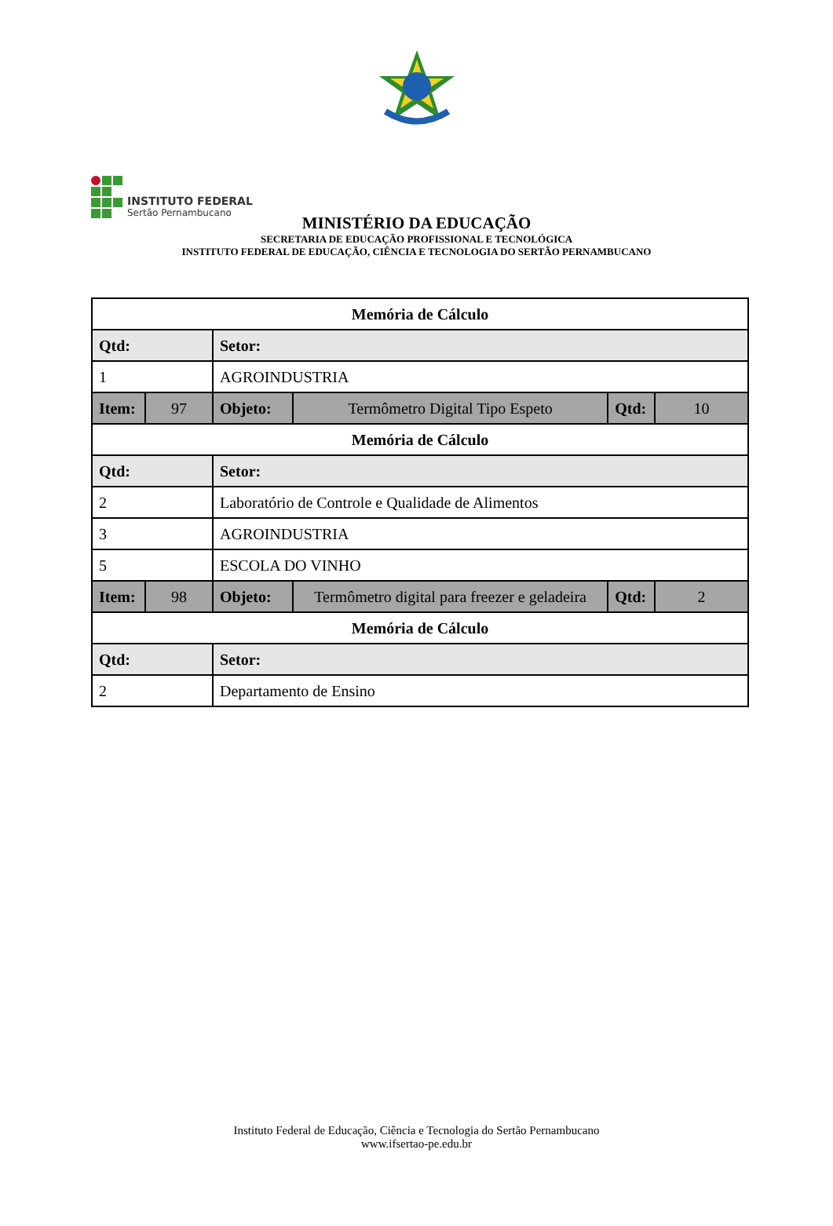INSTITUTO FEDERAL
Sertão Pernambucano
MINISTÉRIO DA EDUCAÇÃO
SECRETARIA DE EDUCAÇÃO PROFISSIONAL E TECNOLÓGICA
INSTITUTO FEDERAL DE EDUCAÇÃO, CIÊNCIA E TECNOLOGIA DO SERTÃO PERNAMBUCANO
| Memória de Cálculo | | | | | |
| --- | --- | --- | --- | --- | --- |
| Qtd: | | Setor: | | | |
| 1 | | AGROINDUSTRIA | | | |
| Item: | 97 | Objeto: | Termômetro Digital Tipo Espeto | Qtd: | 10 |
| Memória de Cálculo | | | | | |
| Qtd: | | Setor: | | | |
| 2 | | Laboratório de Controle e Qualidade de Alimentos | | | |
| 3 | | AGROINDUSTRIA | | | |
| 5 | | ESCOLA DO VINHO | | | |
| Item: | 98 | Objeto: | Termômetro digital para freezer e geladeira | Qtd: | 2 |
| Memória de Cálculo | | | | | |
| Qtd: | | Setor: | | | |
| 2 | | Departamento de Ensino | | | |
Instituto Federal de Educação, Ciência e Tecnologia do Sertão Pernambucano
www.ifsertao-pe.edu.br